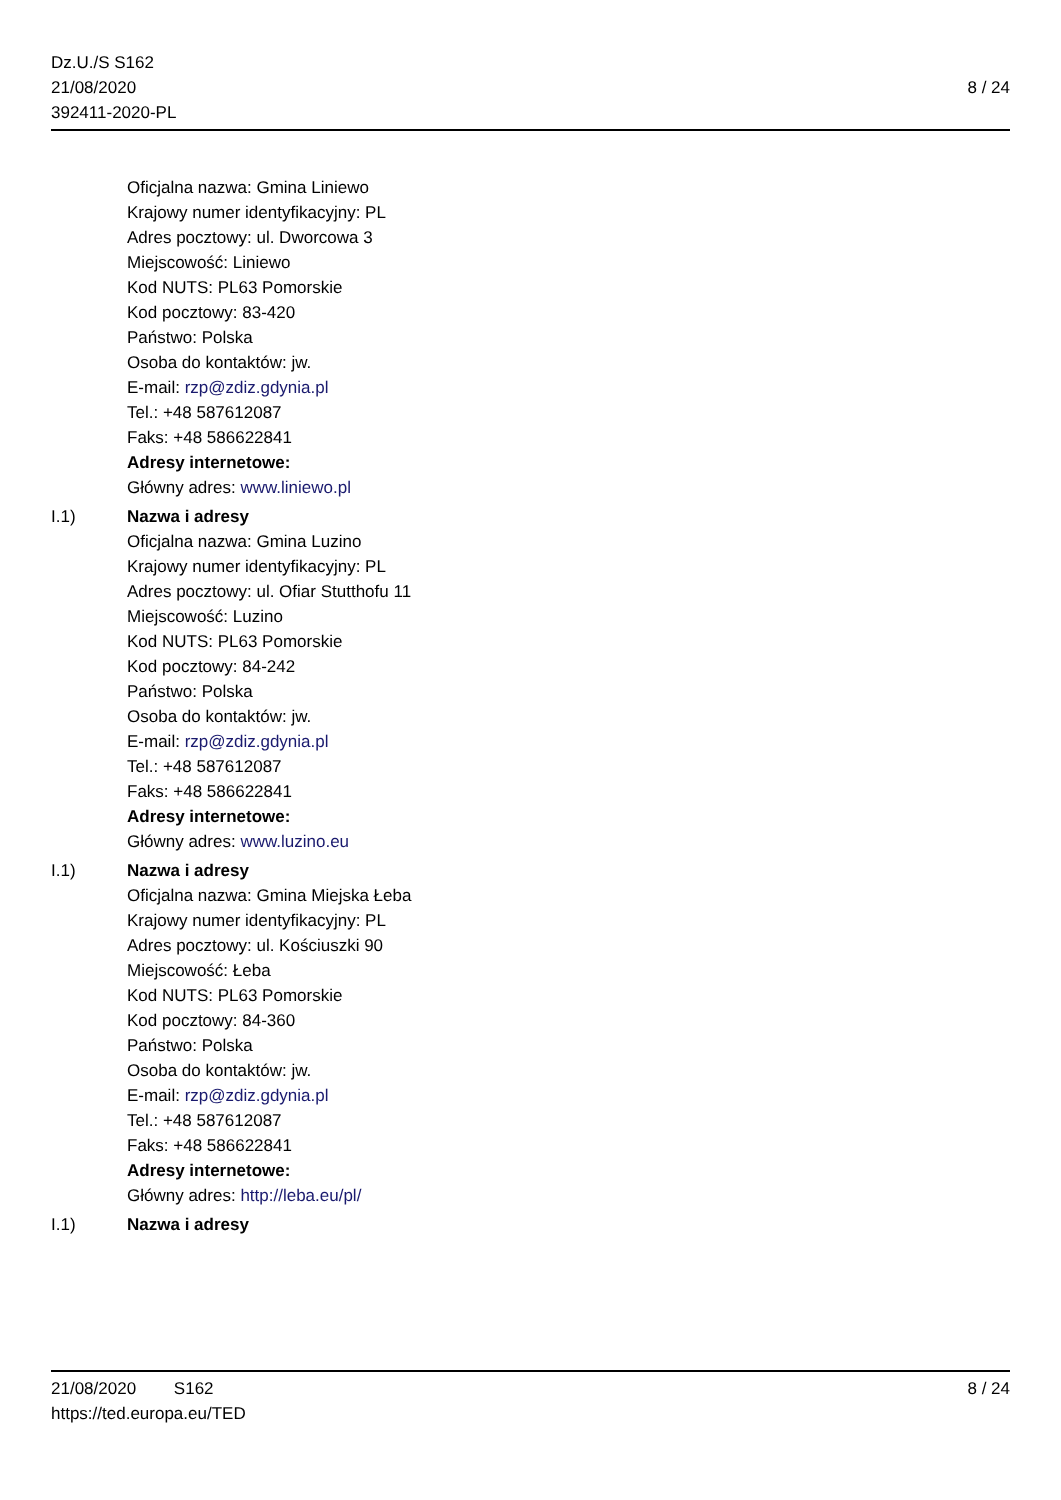Dz.U./S S162
21/08/2020
392411-2020-PL
8 / 24
Oficjalna nazwa: Gmina Liniewo
Krajowy numer identyfikacyjny: PL
Adres pocztowy: ul. Dworcowa 3
Miejscowość: Liniewo
Kod NUTS: PL63 Pomorskie
Kod pocztowy: 83-420
Państwo: Polska
Osoba do kontaktów: jw.
E-mail: rzp@zdiz.gdynia.pl
Tel.: +48 587612087
Faks: +48 586622841
Adresy internetowe:
Główny adres: www.liniewo.pl
I.1) Nazwa i adresy
Oficjalna nazwa: Gmina Luzino
Krajowy numer identyfikacyjny: PL
Adres pocztowy: ul. Ofiar Stutthofu 11
Miejscowość: Luzino
Kod NUTS: PL63 Pomorskie
Kod pocztowy: 84-242
Państwo: Polska
Osoba do kontaktów: jw.
E-mail: rzp@zdiz.gdynia.pl
Tel.: +48 587612087
Faks: +48 586622841
Adresy internetowe:
Główny adres: www.luzino.eu
I.1) Nazwa i adresy
Oficjalna nazwa: Gmina Miejska Łeba
Krajowy numer identyfikacyjny: PL
Adres pocztowy: ul. Kościuszki 90
Miejscowość: Łeba
Kod NUTS: PL63 Pomorskie
Kod pocztowy: 84-360
Państwo: Polska
Osoba do kontaktów: jw.
E-mail: rzp@zdiz.gdynia.pl
Tel.: +48 587612087
Faks: +48 586622841
Adresy internetowe:
Główny adres: http://leba.eu/pl/
I.1) Nazwa i adresy
21/08/2020 S162
https://ted.europa.eu/TED
8 / 24